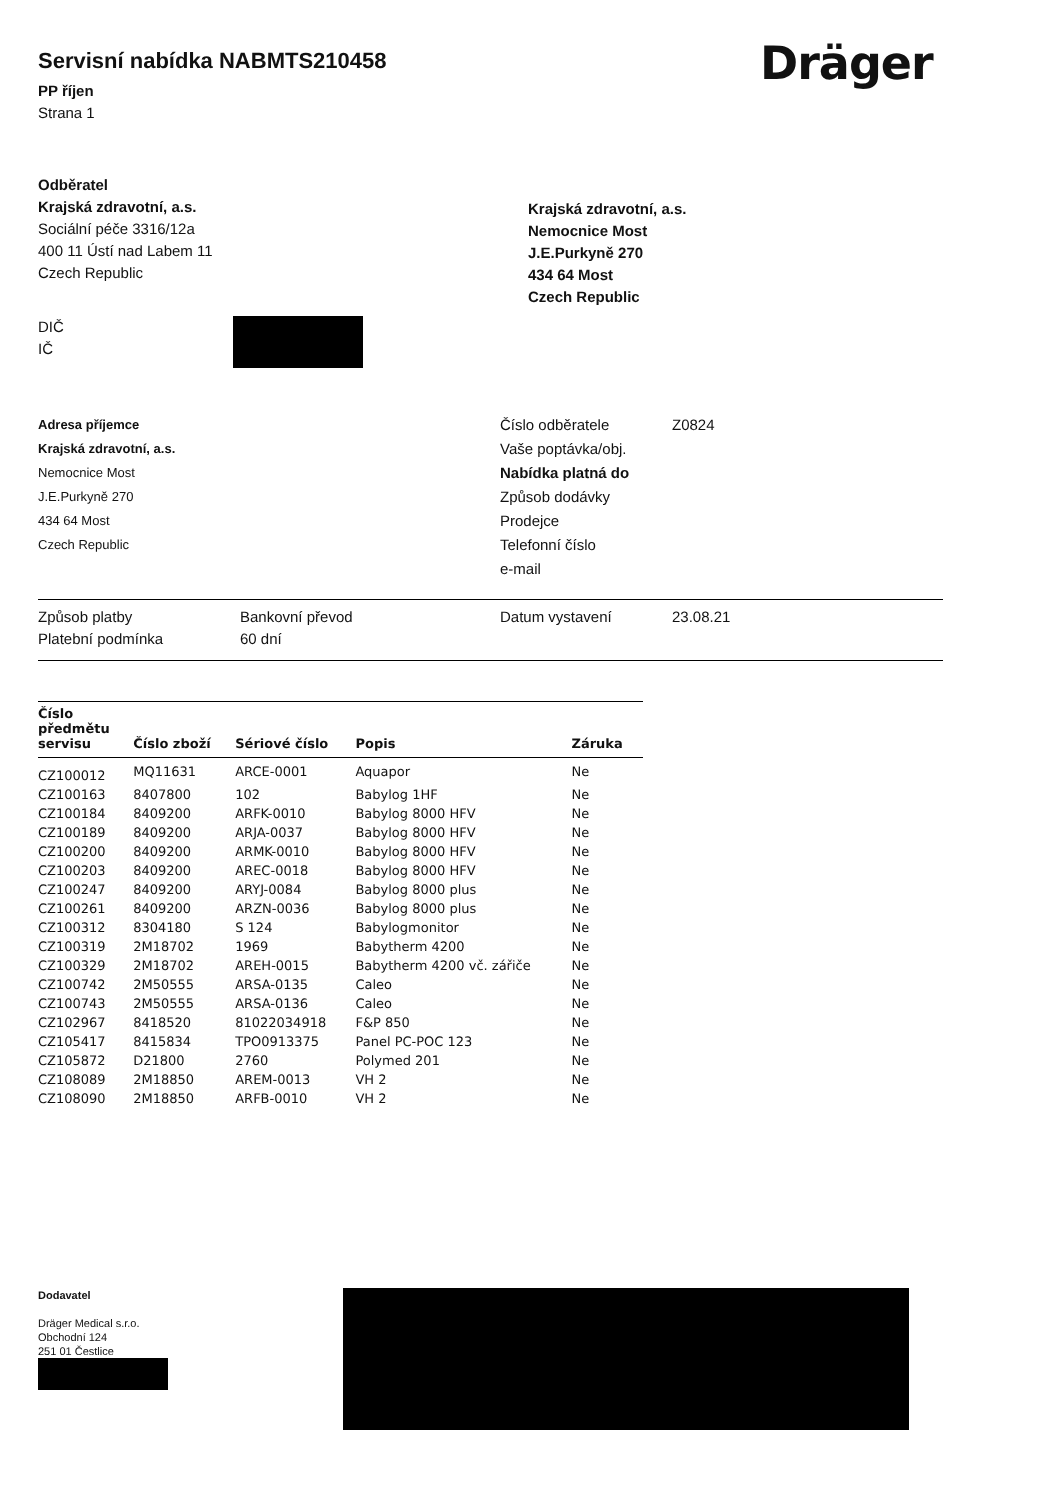Dräger
Servisní nabídka NABMTS210458
PP říjen
Strana 1
Odběratel
Krajská zdravotní, a.s.
Sociální péče 3316/12a
400 11 Ústí nad Labem 11
Czech Republic
Krajská zdravotní, a.s.
Nemocnice Most
J.E.Purkyně 270
434 64 Most
Czech Republic
DIČ
IČ
Adresa příjemce
Krajská zdravotní, a.s.
Nemocnice Most
J.E.Purkyně 270
434 64 Most
Czech Republic
Číslo odběratele
Vaše poptávka/obj.
Nabídka platná do
Způsob dodávky
Prodejce
Telefonní číslo
e-mail
Z0824
Způsob platby
Platební podmínka
Bankovní převod
60 dní
Datum vystavení 23.08.21
| Číslo předmětu servisu | Číslo zboží | Sériové číslo | Popis | Záruka |
| --- | --- | --- | --- | --- |
| CZ100012 | MQ11631 | ARCE-0001 | Aquapor | Ne |
| CZ100163 | 8407800 | 102 | Babylog 1HF | Ne |
| CZ100184 | 8409200 | ARFK-0010 | Babylog 8000 HFV | Ne |
| CZ100189 | 8409200 | ARJA-0037 | Babylog 8000 HFV | Ne |
| CZ100200 | 8409200 | ARMK-0010 | Babylog 8000 HFV | Ne |
| CZ100203 | 8409200 | AREC-0018 | Babylog 8000 HFV | Ne |
| CZ100247 | 8409200 | ARYJ-0084 | Babylog 8000 plus | Ne |
| CZ100261 | 8409200 | ARZN-0036 | Babylog 8000 plus | Ne |
| CZ100312 | 8304180 | S 124 | Babylogmonitor | Ne |
| CZ100319 | 2M18702 | 1969 | Babytherm 4200 | Ne |
| CZ100329 | 2M18702 | AREH-0015 | Babytherm 4200 vč. zářiče | Ne |
| CZ100742 | 2M50555 | ARSA-0135 | Caleo | Ne |
| CZ100743 | 2M50555 | ARSA-0136 | Caleo | Ne |
| CZ102967 | 8418520 | 81022034918 | F&P 850 | Ne |
| CZ105417 | 8415834 | TPO0913375 | Panel PC-POC 123 | Ne |
| CZ105872 | D21800 | 2760 | Polymed 201 | Ne |
| CZ108089 | 2M18850 | AREM-0013 | VH 2 | Ne |
| CZ108090 | 2M18850 | ARFB-0010 | VH 2 | Ne |
Dodavatel
Dräger Medical s.r.o.
Obchodní 124
251 01 Čestlice